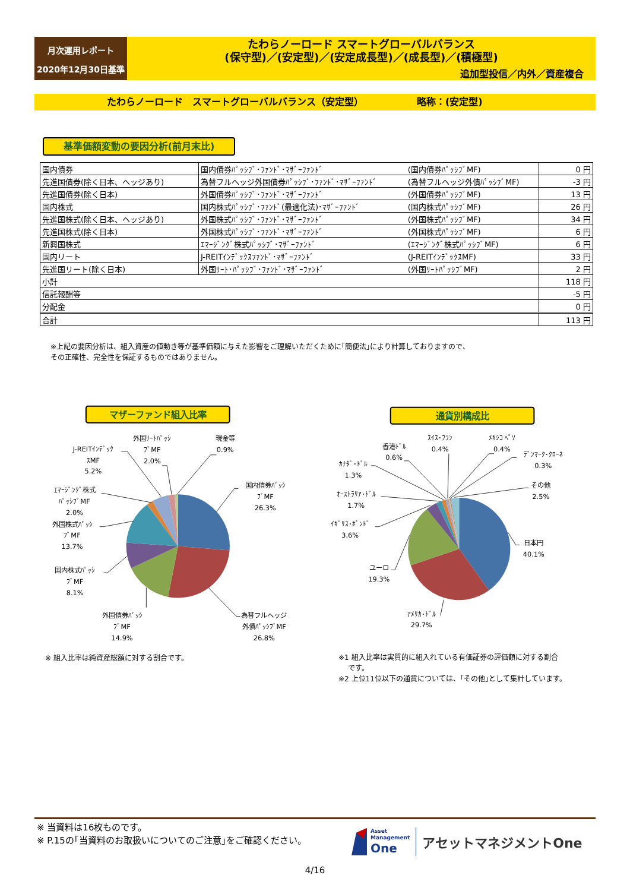月次運用レポート
2020年12月30日基準
たわらノーロード スマートグローバルバランス
(保守型)／(安定型)／(安定成長型)／(成長型)／(積極型)
追加型投信／内外／資産複合
たわらノーロード　スマートグローバルバランス（安定型） 略称：(安定型)
基準価額変動の要因分析(前月末比)
| 国内債券 | 国内債券ﾊﾟｯｼﾌﾞ･ﾌｧﾝﾄﾞ･ﾏｻﾞｰﾌｧﾝﾄﾞ | (国内債券ﾊﾟｯｼﾌﾞMF) | 0 円 |
| 先進国債券(除く日本、ヘッジあり) | 為替フルヘッジ外国債券ﾊﾟｯｼﾌﾞ･ﾌｧﾝﾄﾞ･ﾏｻﾞｰﾌｧﾝﾄﾞ | (為替フルヘッジ外債ﾊﾟｯｼﾌﾞMF) | -3 円 |
| 先進国債券(除く日本) | 外国債券ﾊﾟｯｼﾌﾞ･ﾌｧﾝﾄﾞ･ﾏｻﾞｰﾌｧﾝﾄﾞ | (外国債券ﾊﾟｯｼﾌﾞMF) | 13 円 |
| 国内株式 | 国内株式ﾊﾟｯｼﾌﾞ･ﾌｧﾝﾄﾞ(最適化法)･ﾏｻﾞｰﾌｧﾝﾄﾞ | (国内株式ﾊﾟｯｼﾌﾞMF) | 26 円 |
| 先進国株式(除く日本、ヘッジあり) | 外国株式ﾊﾟｯｼﾌﾞ･ﾌｧﾝﾄﾞ･ﾏｻﾞｰﾌｧﾝﾄﾞ | (外国株式ﾊﾟｯｼﾌﾞMF) | 34 円 |
| 先進国株式(除く日本) | 外国株式ﾊﾟｯｼﾌﾞ･ﾌｧﾝﾄﾞ･ﾏｻﾞｰﾌｧﾝﾄﾞ | (外国株式ﾊﾟｯｼﾌﾞMF) | 6 円 |
| 新興国株式 | ｴﾏｰｼﾞﾝｸﾞ株式ﾊﾟｯｼﾌﾞ･ﾏｻﾞｰﾌｧﾝﾄﾞ | (ｴﾏｰｼﾞﾝｸﾞ株式ﾊﾟｯｼﾌﾞMF) | 6 円 |
| 国内リート | J-REITｲﾝﾃﾞｯｸｽﾌｧﾝﾄﾞ･ﾏｻﾞｰﾌｧﾝﾄﾞ | (J-REITｲﾝﾃﾞｯｸｽMF) | 33 円 |
| 先進国リート(除く日本) | 外国ﾘｰﾄ･ﾊﾟｯｼﾌﾞ･ﾌｧﾝﾄﾞ･ﾏｻﾞｰﾌｧﾝﾄﾞ | (外国ﾘｰﾄﾊﾟｯｼﾌﾞMF) | 2 円 |
| 小計 | | | 118 円 |
| 信託報酬等 | | | -5 円 |
| 分配金 | | | 0 円 |
| 合計 | | | 113 円 |
※上記の要因分析は、組入資産の値動き等が基準価額に与えた影響をご理解いただくために｢簡便法｣により計算しておりますので、
その正確性、完全性を保証するものではありません。
マザーファンド組入比率
国内債券ﾊﾟｯｼ
ﾌﾞMF
26.3%
為替フルヘッジ
外債ﾊﾟｯｼﾌﾞMF
26.8%
外国債券ﾊﾟｯｼ
ﾌﾞMF
14.9%
国内株式ﾊﾟｯｼ
ﾌﾞMF
8.1%
外国株式ﾊﾟｯｼ
ﾌﾞMF
13.7%
ｴﾏｰｼﾞﾝｸﾞ株式
ﾊﾟｯｼﾌﾞMF
2.0%
J-REITｲﾝﾃﾞｯｸ
ｽMF
5.2%
外国ﾘｰﾄﾊﾟｯｼ
ﾌﾞMF
2.0%
現金等
0.9%
通貨別構成比
日本円
40.1%
ｱﾒﾘｶ･ﾄﾞﾙ
29.7%
ユーロ
19.3%
ｲｷﾞﾘｽ･ﾎﾟﾝﾄﾞ
3.6%
ｵｰｽﾄﾗﾘｱ･ﾄﾞﾙ
1.7%
ｶﾅﾀﾞ･ﾄﾞﾙ
1.3%
香港ﾄﾞﾙ
0.6%
ｽｲｽ･ﾌﾗﾝ
0.4%
ﾒｷｼｺ ﾍﾟｿ
0.4%
ﾃﾞﾝﾏｰｸ･ｸﾛｰﾈ
0.3%
その他
2.5%
※ 組入比率は純資産総額に対する割合です。
※1 組入比率は実質的に組入れている有価証券の評価額に対する割合
　 です。
※2 上位11位以下の通貨については、｢その他｣として集計しています。
※ 当資料は16枚ものです。
※ P.15の｢当資料のお取扱いについてのご注意｣をご確認ください。
Asset
Management
One
アセットマネジメントOne
4/16